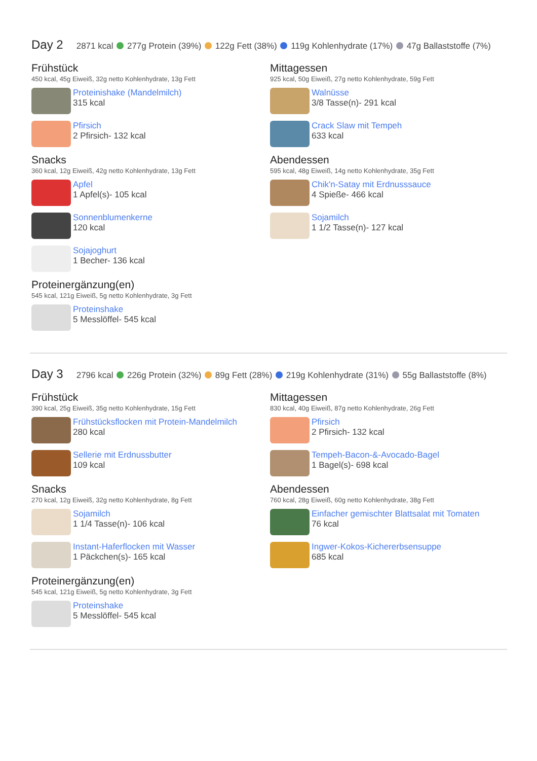Day 2
2871 kcal 277g Protein (39%) 122g Fett (38%) 119g Kohlenhydrate (17%) 47g Ballaststoffe (7%)
Frühstück
450 kcal, 45g Eiweiß, 32g netto Kohlenhydrate, 13g Fett
Proteinishake (Mandelmilch)
315 kcal
Pfirsich
2 Pfirsich- 132 kcal
Snacks
360 kcal, 12g Eiweiß, 42g netto Kohlenhydrate, 13g Fett
Apfel
1 Apfel(s)- 105 kcal
Sonnenblumenkerne
120 kcal
Sojajoghurt
1 Becher- 136 kcal
Proteinergänzung(en)
545 kcal, 121g Eiweiß, 5g netto Kohlenhydrate, 3g Fett
Proteinshake
5 Messlöffel- 545 kcal
Mittagessen
925 kcal, 50g Eiweiß, 27g netto Kohlenhydrate, 59g Fett
Walnüsse
3/8 Tasse(n)- 291 kcal
Crack Slaw mit Tempeh
633 kcal
Abendessen
595 kcal, 48g Eiweiß, 14g netto Kohlenhydrate, 35g Fett
Chik'n-Satay mit Erdnusssauce
4 Spieße- 466 kcal
Sojamilch
1 1/2 Tasse(n)- 127 kcal
Day 3
2796 kcal 226g Protein (32%) 89g Fett (28%) 219g Kohlenhydrate (31%) 55g Ballaststoffe (8%)
Frühstück
390 kcal, 25g Eiweiß, 35g netto Kohlenhydrate, 15g Fett
Frühstücksflocken mit Protein-Mandelmilch
280 kcal
Sellerie mit Erdnussbutter
109 kcal
Snacks
270 kcal, 12g Eiweiß, 32g netto Kohlenhydrate, 8g Fett
Sojamilch
1 1/4 Tasse(n)- 106 kcal
Instant-Haferflocken mit Wasser
1 Päckchen(s)- 165 kcal
Proteinergänzung(en)
545 kcal, 121g Eiweiß, 5g netto Kohlenhydrate, 3g Fett
Proteinshake
5 Messlöffel- 545 kcal
Mittagessen
830 kcal, 40g Eiweiß, 87g netto Kohlenhydrate, 26g Fett
Pfirsich
2 Pfirsich- 132 kcal
Tempeh-Bacon-&-Avocado-Bagel
1 Bagel(s)- 698 kcal
Abendessen
760 kcal, 28g Eiweiß, 60g netto Kohlenhydrate, 38g Fett
Einfacher gemischter Blattsalat mit Tomaten
76 kcal
Ingwer-Kokos-Kichererbsensuppe
685 kcal